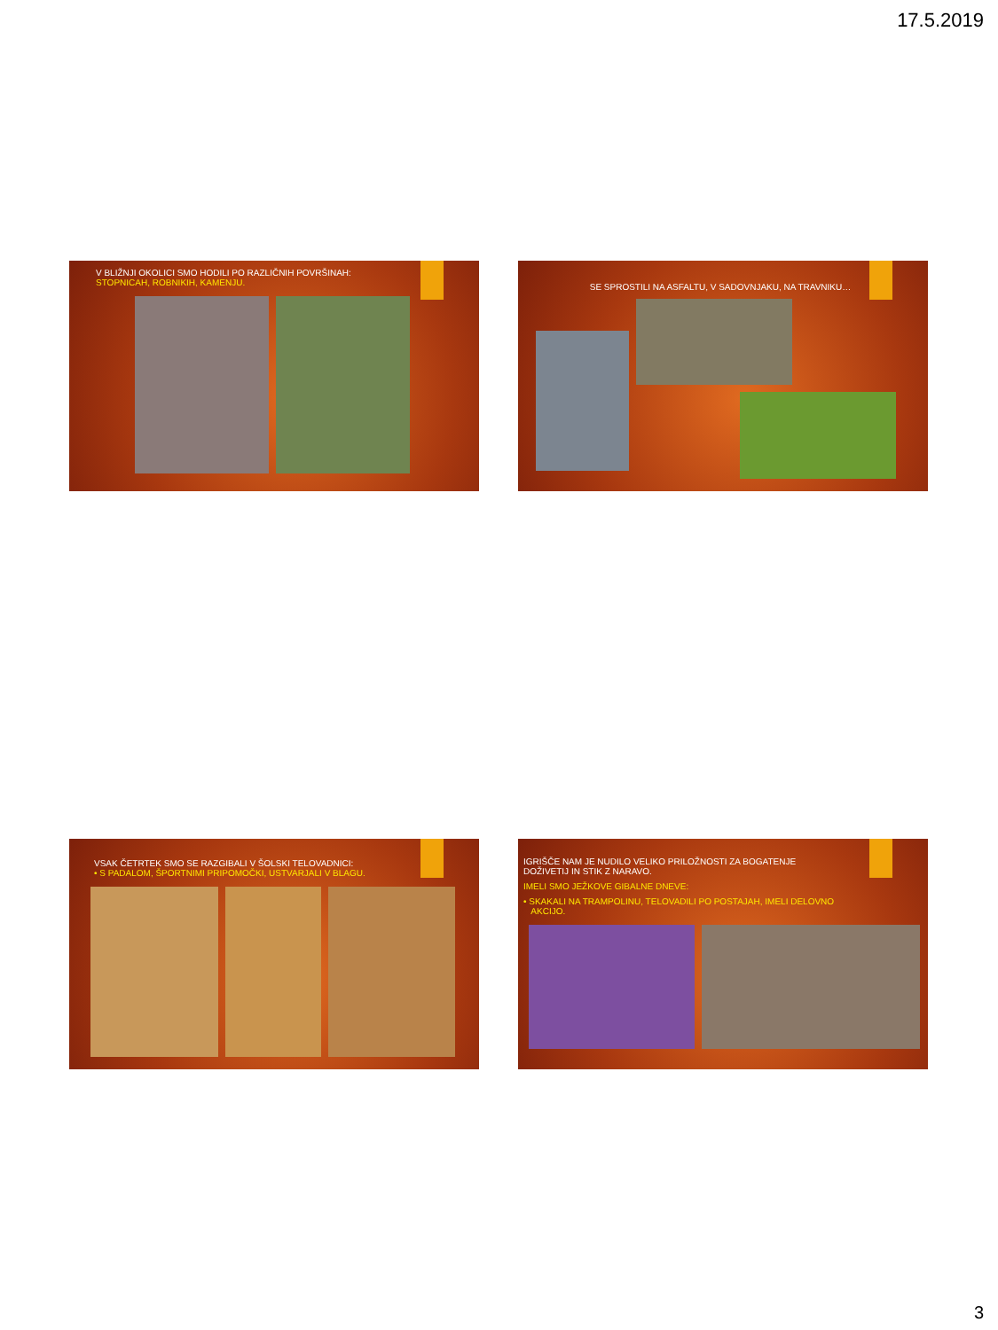17.5.2019
V BLIŽNJI OKOLICI SMO HODILI PO RAZLIČNIH POVRŠINAH:
STOPNICAH, ROBNIKIH, KAMENJU.
SE SPROSTILI NA ASFALTU, V SADOVNJAKU, NA TRAVNIKU…
VSAK ČETRTEK SMO SE RAZGIBALI V ŠOLSKI TELOVADNICI:
• S PADALOM, ŠPORTNIMI PRIPOMOČKI, USTVARJALI V BLAGU.
IGRIŠČE NAM JE NUDILO VELIKO PRILOŽNOSTI ZA BOGATENJE
DOŽIVETIJ IN STIK Z NARAVO.
IMELI SMO JEŽKOVE GIBALNE DNEVE:
• SKAKALI NA TRAMPOLINU, TELOVADILI PO POSTAJAH, IMELI DELOVNO
AKCIJO.
3